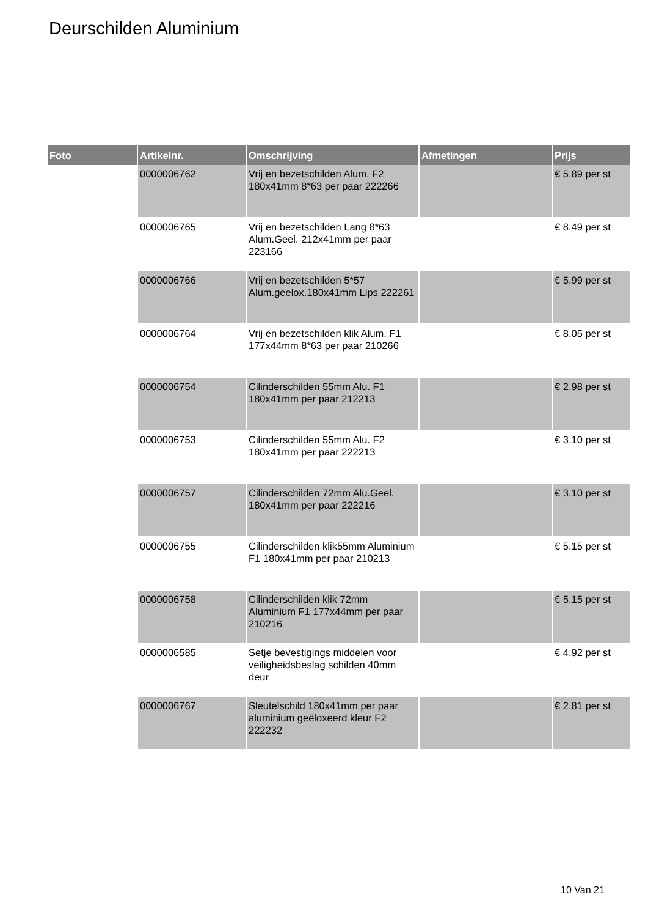Deurschilden Aluminium
| Foto | Artikelnr. | Omschrijving | Afmetingen | Prijs |
| --- | --- | --- | --- | --- |
| | 0000006762 | Vrij en bezetschilden Alum. F2 180x41mm 8*63 per paar 222266 | | € 5.89 per st |
| | 0000006765 | Vrij en bezetschilden Lang 8*63 Alum.Geel. 212x41mm per paar 223166 | | € 8.49 per st |
| | 0000006766 | Vrij en bezetschilden 5*57 Alum.geelox.180x41mm Lips 222261 | | € 5.99 per st |
| | 0000006764 | Vrij en bezetschilden klik Alum. F1 177x44mm 8*63 per paar 210266 | | € 8.05 per st |
| | 0000006754 | Cilinderschilden 55mm Alu. F1 180x41mm per paar 212213 | | € 2.98 per st |
| | 0000006753 | Cilinderschilden 55mm Alu. F2 180x41mm per paar 222213 | | € 3.10 per st |
| | 0000006757 | Cilinderschilden 72mm Alu.Geel. 180x41mm per paar 222216 | | € 3.10 per st |
| | 0000006755 | Cilinderschilden klik55mm Aluminium F1 180x41mm per paar 210213 | | € 5.15 per st |
| | 0000006758 | Cilinderschilden klik 72mm Aluminium F1 177x44mm per paar 210216 | | € 5.15 per st |
| | 0000006585 | Setje bevestigings middelen voor veiligheidsbeslag schilden 40mm deur | | € 4.92 per st |
| | 0000006767 | Sleutelschild 180x41mm per paar aluminium geëloxeerd kleur F2 222232 | | € 2.81 per st |
10 Van 21